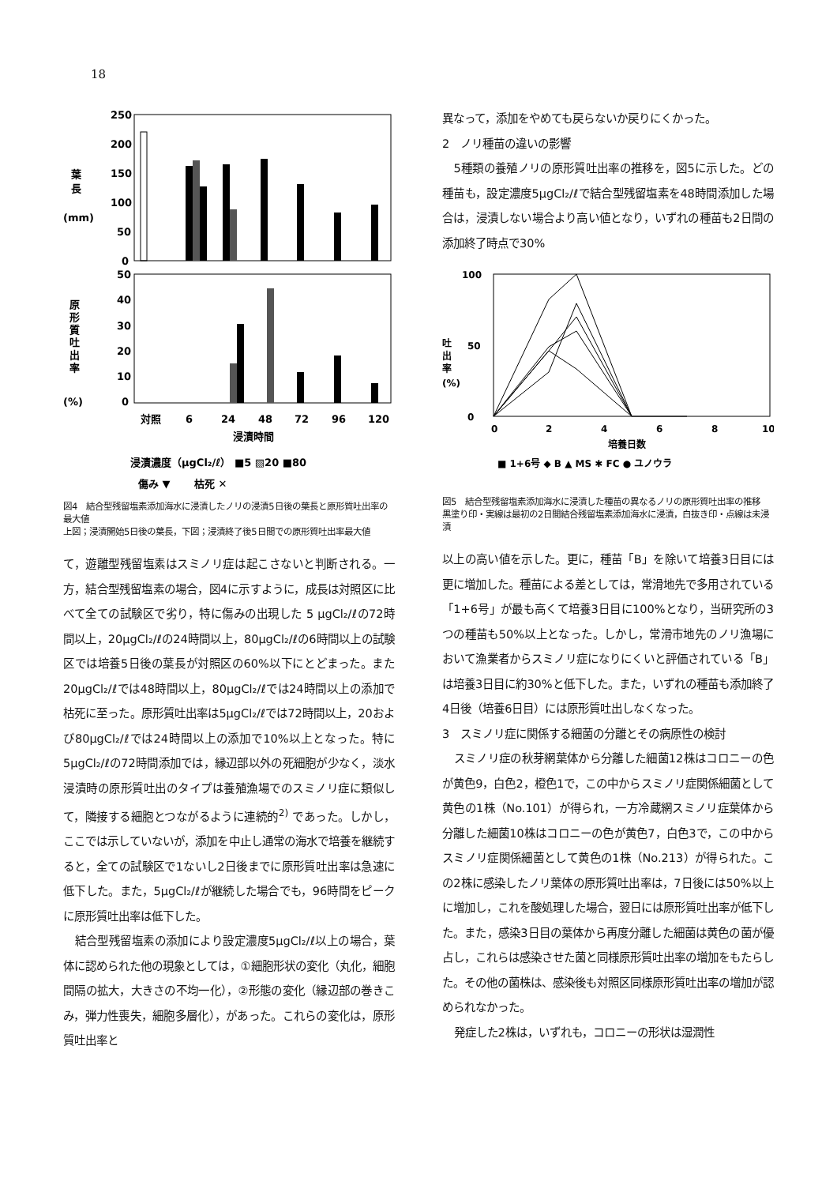18
250
200
150
100
50
0
葉
長
(mm)
50
40
30
20
10
0
原
形
質
吐
出
率
(%)
対照
6
24
48
72
96
120
浸漬時間
浸漬濃度（μgCl₂/ℓ） ■5 ▧20 ■80
傷み ▼ 　　枯死 ✕
図4　結合型残留塩素添加海水に浸漬したノリの浸漬5日後の葉長と原形質吐出率の最大値
上図；浸漬開始5日後の葉長，下図；浸漬終了後5日間での原形質吐出率最大値
て，遊離型残留塩素はスミノリ症は起こさないと判断される。一方，結合型残留塩素の場合，図4に示すように，成長は対照区に比べて全ての試験区で劣り，特に傷みの出現した 5 μgCl₂/ℓの72時間以上，20μgCl₂/ℓの24時間以上，80μgCl₂/ℓの6時間以上の試験区では培養5日後の葉長が対照区の60%以下にとどまった。また20μgCl₂/ℓでは48時間以上，80μgCl₂/ℓでは24時間以上の添加で枯死に至った。原形質吐出率は5μgCl₂/ℓでは72時間以上，20および80μgCl₂/ℓでは24時間以上の添加で10%以上となった。特に5μgCl₂/ℓの72時間添加では，縁辺部以外の死細胞が少なく，淡水浸漬時の原形質吐出のタイプは養殖漁場でのスミノリ症に類似して，隣接する細胞とつながるように連続的<sup>2)</sup> であった。しかし，ここでは示していないが，添加を中止し通常の海水で培養を継続すると，全ての試験区で1ないし2日後までに原形質吐出率は急速に低下した。また，5μgCl₂/ℓが継続した場合でも，96時間をピークに原形質吐出率は低下した。
結合型残留塩素の添加により設定濃度5μgCl₂/ℓ以上の場合，葉体に認められた他の現象としては，①細胞形状の変化（丸化，細胞間隔の拡大，大きさの不均一化），②形態の変化（縁辺部の巻きこみ，弾力性喪失，細胞多層化），があった。これらの変化は，原形質吐出率と
異なって，添加をやめても戻らないか戻りにくかった。
2　ノリ種苗の違いの影響
5種類の養殖ノリの原形質吐出率の推移を，図5に示した。どの種苗も，設定濃度5μgCl₂/ℓで結合型残留塩素を48時間添加した場合は，浸漬しない場合より高い値となり，いずれの種苗も2日間の添加終了時点で30%
100
0
50
吐
出
率
(%)
0
2
4
6
8
10
培養日数
■ 1+6号 ◆ B ▲ MS ✱ FC ● ユノウラ
図5　結合型残留塩素添加海水に浸漬した種苗の異なるノリの原形質吐出率の推移
黒塗り印・実線は最初の2日間結合残留塩素添加海水に浸漬，白抜き印・点線は未浸漬
以上の高い値を示した。更に，種苗「B」を除いて培養3日目には更に増加した。種苗による差としては，常滑地先で多用されている「1+6号」が最も高くて培養3日目に100%となり，当研究所の3つの種苗も50%以上となった。しかし，常滑市地先のノリ漁場において漁業者からスミノリ症になりにくいと評価されている「B」は培養3日目に約30%と低下した。また，いずれの種苗も添加終了4日後（培養6日目）には原形質吐出しなくなった。
3　スミノリ症に関係する細菌の分離とその病原性の検討
スミノリ症の秋芽網葉体から分離した細菌12株はコロニーの色が黄色9，白色2，橙色1で，この中からスミノリ症関係細菌として黄色の1株（No.101）が得られ，一方冷蔵網スミノリ症葉体から分離した細菌10株はコロニーの色が黄色7，白色3で，この中からスミノリ症関係細菌として黄色の1株（No.213）が得られた。この2株に感染したノリ葉体の原形質吐出率は，7日後には50%以上に増加し，これを酸処理した場合，翌日には原形質吐出率が低下した。また，感染3日目の葉体から再度分離した細菌は黄色の菌が優占し，これらは感染させた菌と同様原形質吐出率の増加をもたらした。その他の菌株は、感染後も対照区同様原形質吐出率の増加が認められなかった。
発症した2株は，いずれも，コロニーの形状は湿潤性